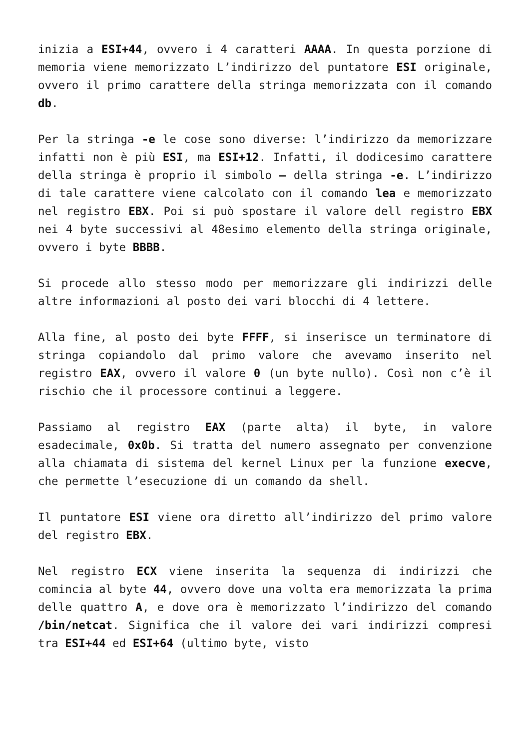inizia a ESI+44, ovvero i 4 caratteri AAAA. In questa porzione di memoria viene memorizzato L’indirizzo del puntatore ESI originale, ovvero il primo carattere della stringa memorizzata con il comando db.
Per la stringa -e le cose sono diverse: l’indirizzo da memorizzare infatti non è più ESI, ma ESI+12. Infatti, il dodicesimo carattere della stringa è proprio il simbolo – della stringa -e. L’indirizzo di tale carattere viene calcolato con il comando lea e memorizzato nel registro EBX. Poi si può spostare il valore dell registro EBX nei 4 byte successivi al 48esimo elemento della stringa originale, ovvero i byte BBBB.
Si procede allo stesso modo per memorizzare gli indirizzi delle altre informazioni al posto dei vari blocchi di 4 lettere.
Alla fine, al posto dei byte FFFF, si inserisce un terminatore di stringa copiandolo dal primo valore che avevamo inserito nel registro EAX, ovvero il valore 0 (un byte nullo). Così non c’è il rischio che il processore continui a leggere.
Passiamo al registro EAX (parte alta) il byte, in valore esadecimale, 0x0b. Si tratta del numero assegnato per convenzione alla chiamata di sistema del kernel Linux per la funzione execve, che permette l’esecuzione di un comando da shell.
Il puntatore ESI viene ora diretto all’indirizzo del primo valore del registro EBX.
Nel registro ECX viene inserita la sequenza di indirizzi che comincia al byte 44, ovvero dove una volta era memorizzata la prima delle quattro A, e dove ora è memorizzato l’indirizzo del comando /bin/netcat. Significa che il valore dei vari indirizzi compresi tra ESI+44 ed ESI+64 (ultimo byte, visto